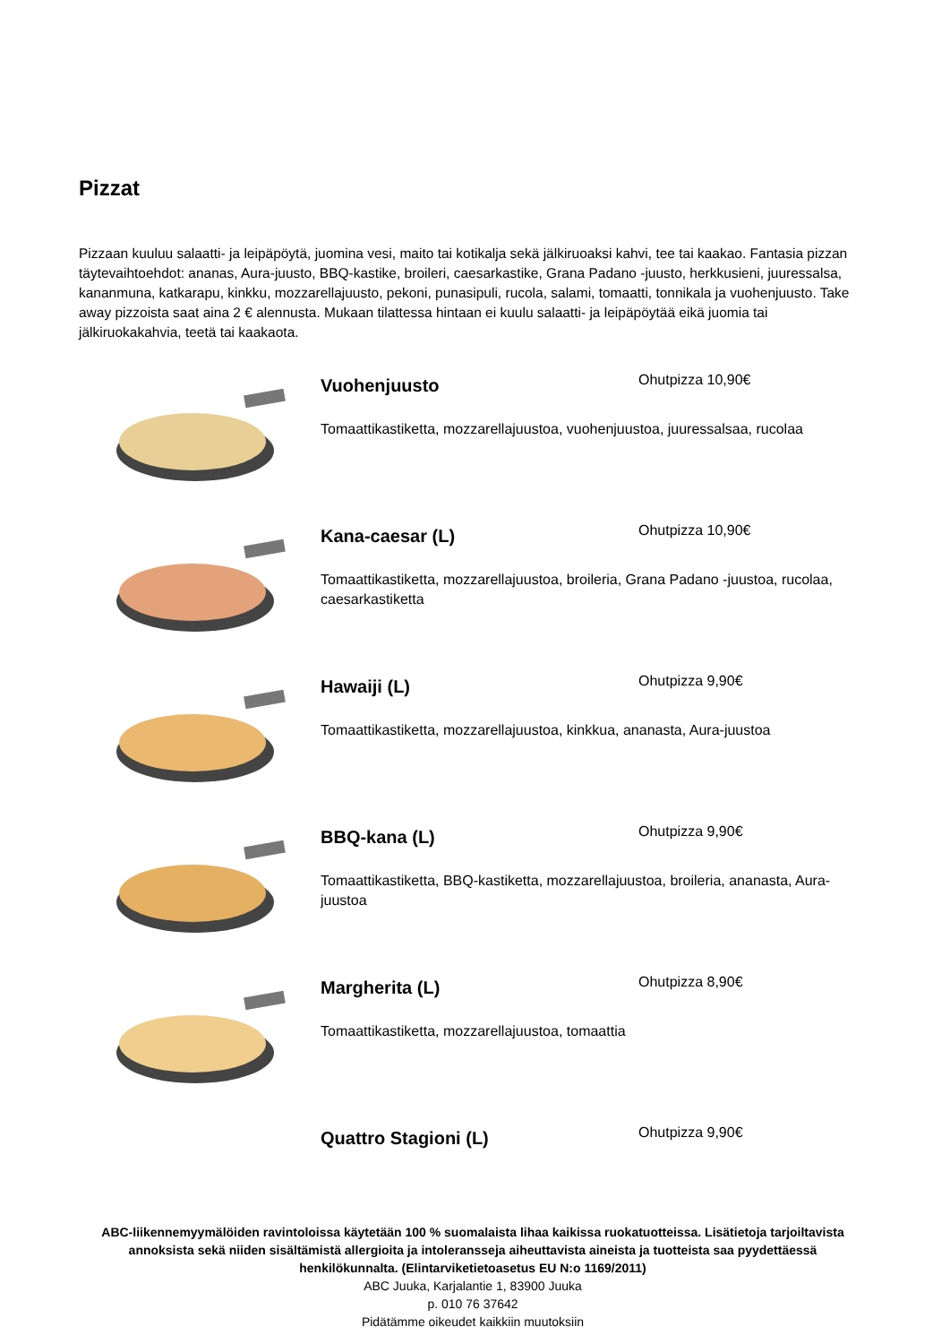Pizzat
Pizzaan kuuluu salaatti- ja leipäpöytä, juomina vesi, maito tai kotikalja sekä jälkiruoaksi kahvi, tee tai kaakao. Fantasia pizzan täytevaihtoehdot: ananas, Aura-juusto, BBQ-kastike, broileri, caesarkastike, Grana Padano -juusto, herkkusieni, juuressalsa, kananmuna, katkarapu, kinkku, mozzarellajuusto, pekoni, punasipuli, rucola, salami, tomaatti, tonnikala ja vuohenjuusto. Take away pizzoista saat aina 2 € alennusta. Mukaan tilattessa hintaan ei kuulu salaatti- ja leipäpöytää eikä juomia tai jälkiruokakahvia, teetä tai kaakaota.
Vuohenjuusto
Ohutpizza 10,90€
Tomaattikastiketta, mozzarellajuustoa, vuohenjuustoa, juuressalsaa, rucolaa
Kana-caesar (L)
Ohutpizza 10,90€
Tomaattikastiketta, mozzarellajuustoa, broileria, Grana Padano -juustoa, rucolaa, caesarkastiketta
Hawaiji (L)
Ohutpizza 9,90€
Tomaattikastiketta, mozzarellajuustoa, kinkkua, ananasta, Aura-juustoa
BBQ-kana (L)
Ohutpizza 9,90€
Tomaattikastiketta, BBQ-kastiketta, mozzarellajuustoa, broileria, ananasta, Aura-juustoa
Margherita (L)
Ohutpizza 8,90€
Tomaattikastiketta, mozzarellajuustoa, tomaattia
Quattro Stagioni (L)
Ohutpizza 9,90€
ABC-liikennemyymälöiden ravintoloissa käytetään 100 % suomalaista lihaa kaikissa ruokatuotteissa. Lisätietoja tarjoiltavista annoksista sekä niiden sisältämistä allergioita ja intoleransseja aiheuttavista aineista ja tuotteista saa pyydettäessä henkilökunnalta. (Elintarviketietoasetus EU N:o 1169/2011)
ABC Juuka, Karjalantie 1, 83900 Juuka
p. 010 76 37642
Pidätämme oikeudet kaikkiin muutoksiin